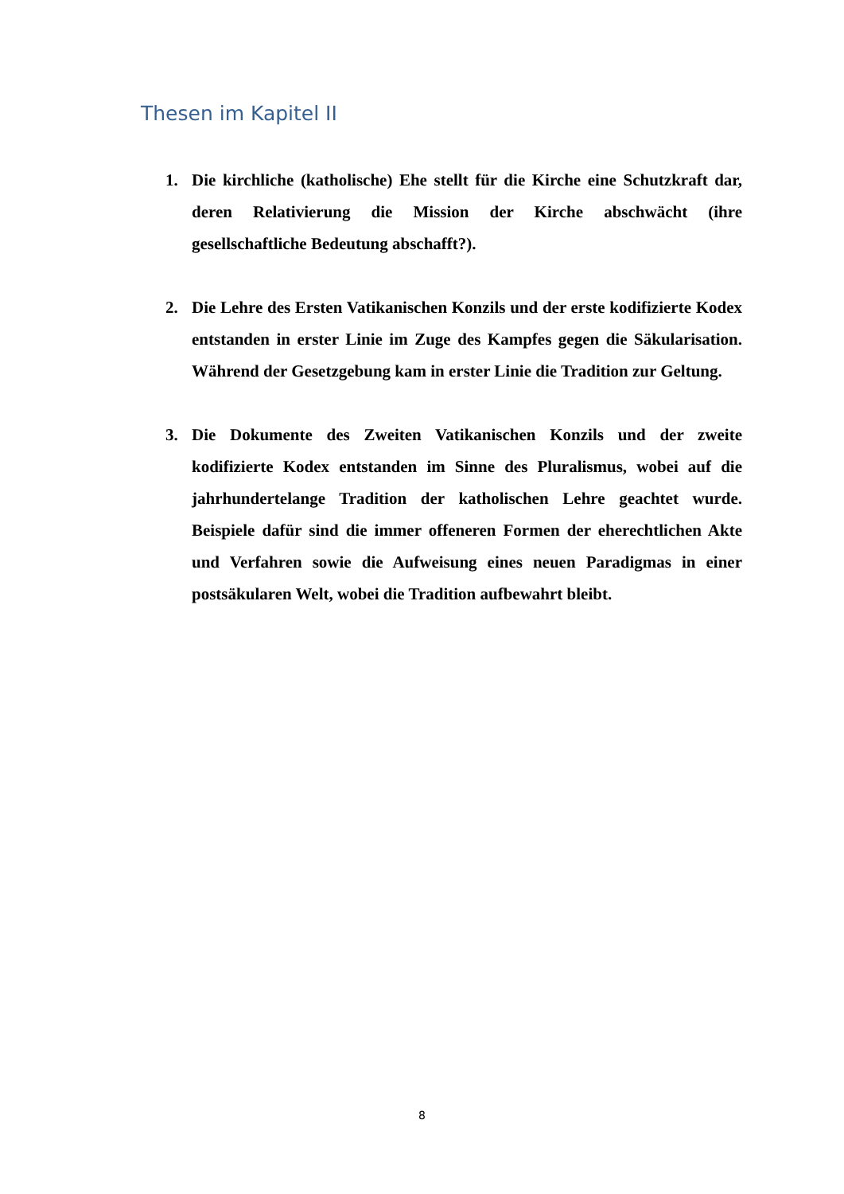Thesen im Kapitel II
1. Die kirchliche (katholische) Ehe stellt für die Kirche eine Schutzkraft dar, deren Relativierung die Mission der Kirche abschwächt (ihre gesellschaftliche Bedeutung abschafft?).
2. Die Lehre des Ersten Vatikanischen Konzils und der erste kodifizierte Kodex entstanden in erster Linie im Zuge des Kampfes gegen die Säkularisation. Während der Gesetzgebung kam in erster Linie die Tradition zur Geltung.
3. Die Dokumente des Zweiten Vatikanischen Konzils und der zweite kodifizierte Kodex entstanden im Sinne des Pluralismus, wobei auf die jahrhundertelange Tradition der katholischen Lehre geachtet wurde. Beispiele dafür sind die immer offeneren Formen der eherechtlichen Akte und Verfahren sowie die Aufweisung eines neuen Paradigmas in einer postsäkularen Welt, wobei die Tradition aufbewahrt bleibt.
8